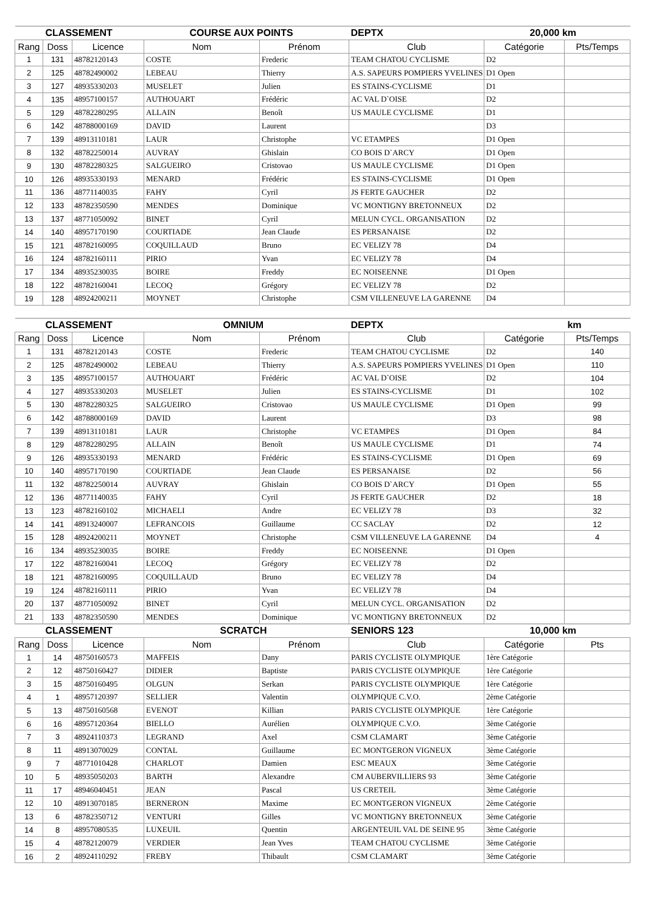| CLASSEMENT | | | COURSE AUX POINTS | | DEPTX | 20,000 km | |
| Rang | Doss | Licence | Nom | Prénom | Club | Catégorie | Pts/Temps |
| 1 | 131 | 48782120143 | COSTE | Frederic | TEAM CHATOU CYCLISME | D2 | |
| 2 | 125 | 48782490002 | LEBEAU | Thierry | A.S. SAPEURS POMPIERS YVELINES | D1 Open | |
| 3 | 127 | 48935330203 | MUSELET | Julien | ES STAINS-CYCLISME | D1 | |
| 4 | 135 | 48957100157 | AUTHOUART | Frédéric | AC VAL D`OISE | D2 | |
| 5 | 129 | 48782280295 | ALLAIN | Benoît | US MAULE CYCLISME | D1 | |
| 6 | 142 | 48788000169 | DAVID | Laurent | | D3 | |
| 7 | 139 | 48913110181 | LAUR | Christophe | VC ETAMPES | D1 Open | |
| 8 | 132 | 48782250014 | AUVRAY | Ghislain | CO BOIS D`ARCY | D1 Open | |
| 9 | 130 | 48782280325 | SALGUEIRO | Cristovao | US MAULE CYCLISME | D1 Open | |
| 10 | 126 | 48935330193 | MENARD | Frédéric | ES STAINS-CYCLISME | D1 Open | |
| 11 | 136 | 48771140035 | FAHY | Cyril | JS FERTE GAUCHER | D2 | |
| 12 | 133 | 48782350590 | MENDES | Dominique | VC MONTIGNY BRETONNEUX | D2 | |
| 13 | 137 | 48771050092 | BINET | Cyril | MELUN CYCL. ORGANISATION | D2 | |
| 14 | 140 | 48957170190 | COURTIADE | Jean Claude | ES PERSANAISE | D2 | |
| 15 | 121 | 48782160095 | COQUILLAUD | Bruno | EC VELIZY 78 | D4 | |
| 16 | 124 | 48782160111 | PIRIO | Yvan | EC VELIZY 78 | D4 | |
| 17 | 134 | 48935230035 | BOIRE | Freddy | EC NOISEENNE | D1 Open | |
| 18 | 122 | 48782160041 | LECOQ | Grégory | EC VELIZY 78 | D2 | |
| 19 | 128 | 48924200211 | MOYNET | Christophe | CSM VILLENEUVE LA GARENNE | D4 | |
| CLASSEMENT | | | OMNIUM | | DEPTX | km | |
| Rang | Doss | Licence | Nom | Prénom | Club | Catégorie | Pts/Temps |
| 1 | 131 | 48782120143 | COSTE | Frederic | TEAM CHATOU CYCLISME | D2 | 140 |
| 2 | 125 | 48782490002 | LEBEAU | Thierry | A.S. SAPEURS POMPIERS YVELINES | D1 Open | 110 |
| 3 | 135 | 48957100157 | AUTHOUART | Frédéric | AC VAL D`OISE | D2 | 104 |
| 4 | 127 | 48935330203 | MUSELET | Julien | ES STAINS-CYCLISME | D1 | 102 |
| 5 | 130 | 48782280325 | SALGUEIRO | Cristovao | US MAULE CYCLISME | D1 Open | 99 |
| 6 | 142 | 48788000169 | DAVID | Laurent | | D3 | 98 |
| 7 | 139 | 48913110181 | LAUR | Christophe | VC ETAMPES | D1 Open | 84 |
| 8 | 129 | 48782280295 | ALLAIN | Benoît | US MAULE CYCLISME | D1 | 74 |
| 9 | 126 | 48935330193 | MENARD | Frédéric | ES STAINS-CYCLISME | D1 Open | 69 |
| 10 | 140 | 48957170190 | COURTIADE | Jean Claude | ES PERSANAISE | D2 | 56 |
| 11 | 132 | 48782250014 | AUVRAY | Ghislain | CO BOIS D`ARCY | D1 Open | 55 |
| 12 | 136 | 48771140035 | FAHY | Cyril | JS FERTE GAUCHER | D2 | 18 |
| 13 | 123 | 48782160102 | MICHAELI | Andre | EC VELIZY 78 | D3 | 32 |
| 14 | 141 | 48913240007 | LEFRANCOIS | Guillaume | CC SACLAY | D2 | 12 |
| 15 | 128 | 48924200211 | MOYNET | Christophe | CSM VILLENEUVE LA GARENNE | D4 | 4 |
| 16 | 134 | 48935230035 | BOIRE | Freddy | EC NOISEENNE | D1 Open | |
| 17 | 122 | 48782160041 | LECOQ | Grégory | EC VELIZY 78 | D2 | |
| 18 | 121 | 48782160095 | COQUILLAUD | Bruno | EC VELIZY 78 | D4 | |
| 19 | 124 | 48782160111 | PIRIO | Yvan | EC VELIZY 78 | D4 | |
| 20 | 137 | 48771050092 | BINET | Cyril | MELUN CYCL. ORGANISATION | D2 | |
| 21 | 133 | 48782350590 | MENDES | Dominique | VC MONTIGNY BRETONNEUX | D2 | |
| CLASSEMENT | | | SCRATCH | | SENIORS 123 | 10,000 km | |
| Rang | Doss | Licence | Nom | Prénom | Club | Catégorie | Pts |
| 1 | 14 | 48750160573 | MAFFEIS | Dany | PARIS CYCLISTE OLYMPIQUE | 1ère Catégorie | |
| 2 | 12 | 48750160427 | DIDIER | Baptiste | PARIS CYCLISTE OLYMPIQUE | 1ère Catégorie | |
| 3 | 15 | 48750160495 | OLGUN | Serkan | PARIS CYCLISTE OLYMPIQUE | 1ère Catégorie | |
| 4 | 1 | 48957120397 | SELLIER | Valentin | OLYMPIQUE C.V.O. | 2ème Catégorie | |
| 5 | 13 | 48750160568 | EVENOT | Killian | PARIS CYCLISTE OLYMPIQUE | 1ère Catégorie | |
| 6 | 16 | 48957120364 | BIELLO | Aurélien | OLYMPIQUE C.V.O. | 3ème Catégorie | |
| 7 | 3 | 48924110373 | LEGRAND | Axel | CSM CLAMART | 3ème Catégorie | |
| 8 | 11 | 48913070029 | CONTAL | Guillaume | EC MONTGERON VIGNEUX | 3ème Catégorie | |
| 9 | 7 | 48771010428 | CHARLOT | Damien | ESC MEAUX | 3ème Catégorie | |
| 10 | 5 | 48935050203 | BARTH | Alexandre | CM AUBERVILLIERS 93 | 3ème Catégorie | |
| 11 | 17 | 48946040451 | JEAN | Pascal | US CRETEIL | 3ème Catégorie | |
| 12 | 10 | 48913070185 | BERNERON | Maxime | EC MONTGERON VIGNEUX | 2ème Catégorie | |
| 13 | 6 | 48782350712 | VENTURI | Gilles | VC MONTIGNY BRETONNEUX | 3ème Catégorie | |
| 14 | 8 | 48957080535 | LUXEUIL | Quentin | ARGENTEUIL VAL DE SEINE 95 | 3ème Catégorie | |
| 15 | 4 | 48782120079 | VERDIER | Jean Yves | TEAM CHATOU CYCLISME | 3ème Catégorie | |
| 16 | 2 | 48924110292 | FREBY | Thibault | CSM CLAMART | 3ème Catégorie | |